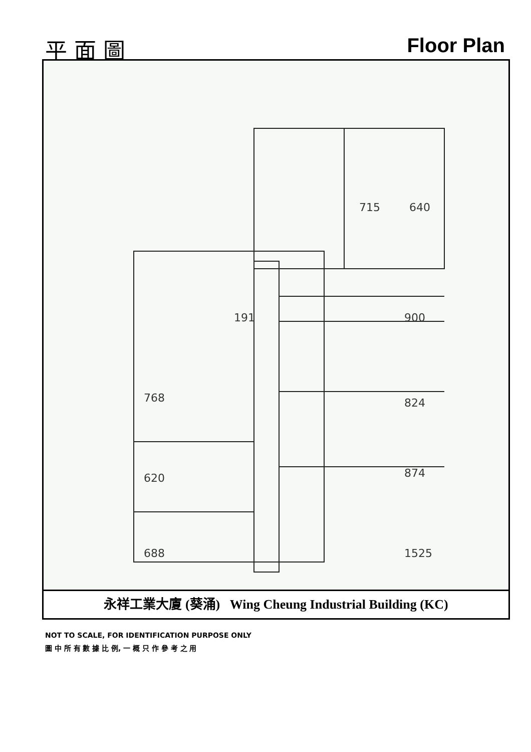平 面 圖 Floor Plan
715
640
900
824
874
1525
768
620
688
191
永祥工業大廈 (葵涌) Wing Cheung Industrial Building (KC)
NOT TO SCALE, FOR IDENTIFICATION PURPOSE ONLY
圖 中 所 有 數 據 比 例, 一 概 只 作 參 考 之 用